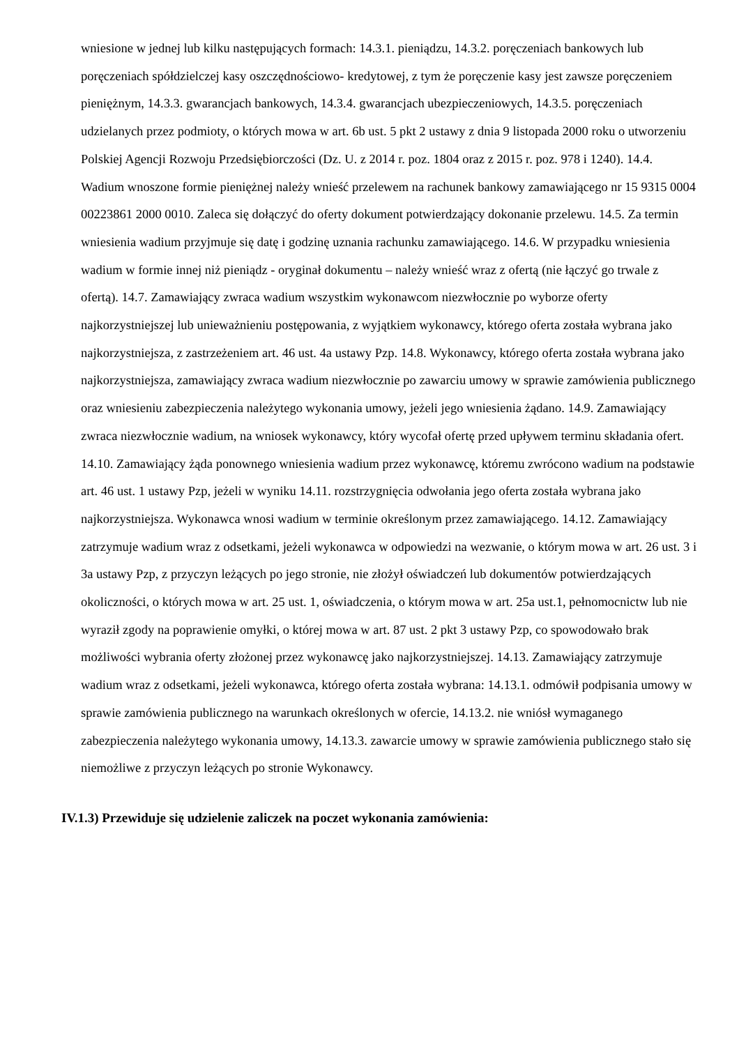wniesione w jednej lub kilku następujących formach: 14.3.1. pieniądzu, 14.3.2. poręczeniach bankowych lub poręczeniach spółdzielczej kasy oszczędnościowo- kredytowej, z tym że poręczenie kasy jest zawsze poręczeniem pieniężnym, 14.3.3. gwarancjach bankowych, 14.3.4. gwarancjach ubezpieczeniowych, 14.3.5. poręczeniach udzielanych przez podmioty, o których mowa w art. 6b ust. 5 pkt 2 ustawy z dnia 9 listopada 2000 roku o utworzeniu Polskiej Agencji Rozwoju Przedsiębiorczości (Dz. U. z 2014 r. poz. 1804 oraz z 2015 r. poz. 978 i 1240). 14.4. Wadium wnoszone formie pieniężnej należy wnieść przelewem na rachunek bankowy zamawiającego nr 15 9315 0004 00223861 2000 0010. Zaleca się dołączyć do oferty dokument potwierdzający dokonanie przelewu. 14.5. Za termin wniesienia wadium przyjmuje się datę i godzinę uznania rachunku zamawiającego. 14.6. W przypadku wniesienia wadium w formie innej niż pieniądz - oryginał dokumentu – należy wnieść wraz z ofertą (nie łączyć go trwale z ofertą). 14.7. Zamawiający zwraca wadium wszystkim wykonawcom niezwłocznie po wyborze oferty najkorzystniejszej lub unieważnieniu postępowania, z wyjątkiem wykonawcy, którego oferta została wybrana jako najkorzystniejsza, z zastrzeżeniem art. 46 ust. 4a ustawy Pzp. 14.8. Wykonawcy, którego oferta została wybrana jako najkorzystniejsza, zamawiający zwraca wadium niezwłocznie po zawarciu umowy w sprawie zamówienia publicznego oraz wniesieniu zabezpieczenia należytego wykonania umowy, jeżeli jego wniesienia żądano. 14.9. Zamawiający zwraca niezwłocznie wadium, na wniosek wykonawcy, który wycofał ofertę przed upływem terminu składania ofert. 14.10. Zamawiający żąda ponownego wniesienia wadium przez wykonawcę, któremu zwrócono wadium na podstawie art. 46 ust. 1 ustawy Pzp, jeżeli w wyniku 14.11. rozstrzygnięcia odwołania jego oferta została wybrana jako najkorzystniejsza. Wykonawca wnosi wadium w terminie określonym przez zamawiającego. 14.12. Zamawiający zatrzymuje wadium wraz z odsetkami, jeżeli wykonawca w odpowiedzi na wezwanie, o którym mowa w art. 26 ust. 3 i 3a ustawy Pzp, z przyczyn leżących po jego stronie, nie złożył oświadczeń lub dokumentów potwierdzających okoliczności, o których mowa w art. 25 ust. 1, oświadczenia, o którym mowa w art. 25a ust.1, pełnomocnictw lub nie wyraził zgody na poprawienie omyłki, o której mowa w art. 87 ust. 2 pkt 3 ustawy Pzp, co spowodowało brak możliwości wybrania oferty złożonej przez wykonawcę jako najkorzystniejszej. 14.13. Zamawiający zatrzymuje wadium wraz z odsetkami, jeżeli wykonawca, którego oferta została wybrana: 14.13.1. odmówił podpisania umowy w sprawie zamówienia publicznego na warunkach określonych w ofercie, 14.13.2. nie wniósł wymaganego zabezpieczenia należytego wykonania umowy, 14.13.3. zawarcie umowy w sprawie zamówienia publicznego stało się niemożliwe z przyczyn leżących po stronie Wykonawcy.
IV.1.3) Przewiduje się udzielenie zaliczek na poczet wykonania zamówienia: